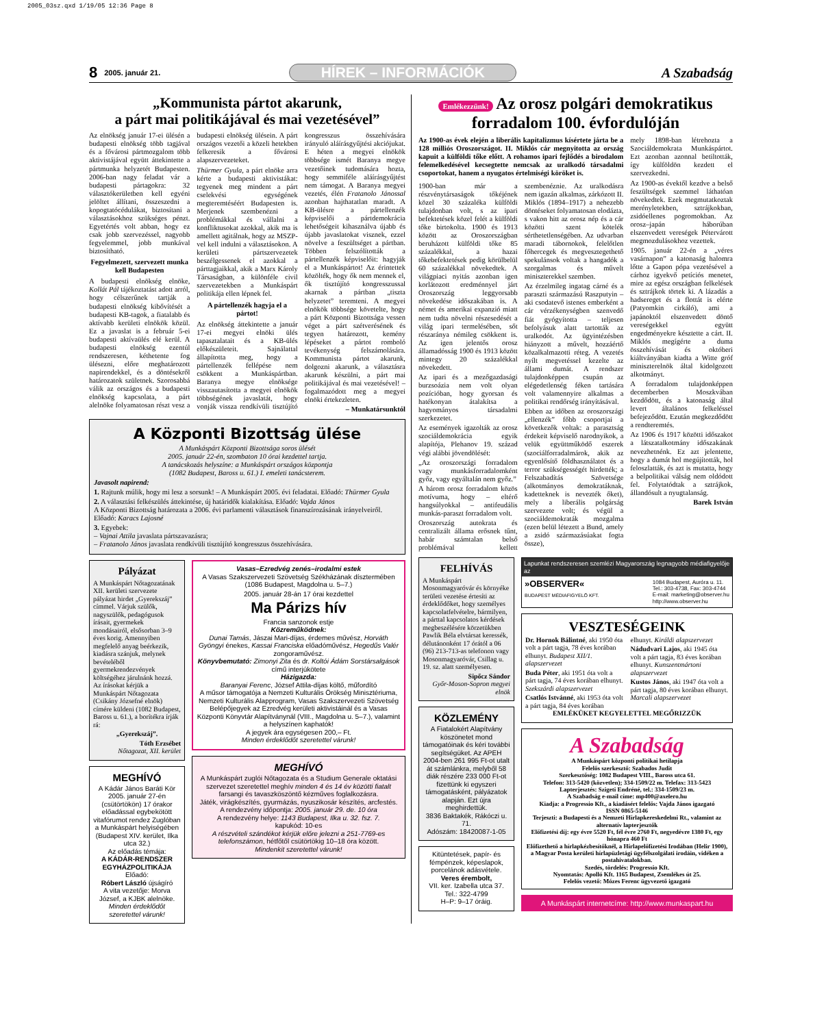2005_03sz.qxd 1/19/05 12:36 Page 8
8 2005. január 21. HÍREK – INFORMÁCIÓK A Szabadság
„Kommunista pártot akarunk,
a párt mai politikájával és mai vezetésével”
Az elnökség január 17-ei ülésén a budapesti elnökség több tagjával és a fővárosi pártmozgalom több aktivistájával együtt áttekintette a pártmunka helyzetét Budapesten. 2006-ban nagy feladat vár a budapesti pártagokra: 32 választókerületben kell egyéni jelöltet állítani, összeszedni a kopogtatócédulákat, biztosítani a választásokhoz szükséges pénzt. Egyetértés volt abban, hogy ez csak jobb szervezéssel, nagyobb fegyelemmel, jobb munkával biztosítható.
Fegyelmezett, szervezett munka kell Budapesten
A budapesti elnökség elnöke, Kollát Pál tájékoztatást adott arról, hogy célszerűnek tartják a budapesti elnökség kibővítését a budapesti KB-tagok, a fiatalabb és aktívabb kerületi elnökök közül. Ez a javaslat is a február 5-ei budapesti aktívaülés elé kerül. A budapesti elnökség ezentúl rendszeresen, kéthetente fog ülésezni, előre meghatározott napirendekkel, és a döntésekről határozatok születnek. Szorosabbá válik az országos és a budapesti elnökség kapcsolata, a párt alelnöke folyamatosan részt vesz a budapesti elnökség ülésein. A párt országos vezetői a közeli hetekben felkeresik a fővárosi alapszervezeteket.
Thürmer Gyula, a párt elnöke arra kérte a budapesti aktivistákat: tegyenek meg mindent a párt cselekvési egységének megteremtéséért Budapesten is. Merjenek szembenézni a problémákkal és vállalni a konfliktusokat azokkal, akik ma is amellett agitálnak, hogy az MSZP-vel kell indulni a választásokon. A kerületi pártszervezetek beszélgessenek el azokkal a párttagjaikkal, akik a Marx Károly Társaságban, a különféle civil szervezetekben a Munkáspárt politikája ellen lépnek fel.
A pártellenzék hagyja el a pártot!
Az elnökség áttekintette a január 17-ei megyei elnöki ülés tapasztalatait és a KB-ülés előkészületeit. Sajnálattal állapította meg, hogy a pártellenzék fellépése nem csökkent a Munkáspártban. Baranya megye elnöksége visszautasította a megyei elnökök többségének javaslatát, hogy vonják vissza rendkívüli tisztújító kongresszus összehívására irányuló aláírásgyűjtési akciójukat. E héten a megyei elnökök többsége ismét Baranya megye vezetőinek tudomására hozta, hogy semmiféle aláírásgyűjtést nem támogat. A Baranya megyei vezetés, élén Fratanolo Jánossal azonban hajthatatlan maradt. A KB-ülésre a pártellenzék képviselői a pártdemokrácia lehetőségeit kihasználva újabb és újabb javaslatokat visznek, ezzel növelve a feszültséget a pártban. Többen felszólították a pártellenzék képviselőit: hagyják el a Munkáspártot! Az érintettek közölték, hogy ők nem mennek el, ők tisztújító kongresszussal akarnak a pártban „tiszta helyzetet” teremteni. A megyei elnökök többsége követelte, hogy a párt Központi Bizottsága vessen véget a párt szétverésének és tegyen határozott, kemény lépéseket a pártot romboló tevékenység felszámolására. Kommunista pártot akarunk, dolgozni akarunk, a választásra akarunk készülni, a párt mai politikájával és mai vezetésével! – fogalmazódott meg a megyei elnöki értekezleten.
– Munkatársunktól
A Központi Bizottság ülése
A Munkáspárt Központi Bizottsága soros ülését
2005. január 22-én, szombaton 10 órai kezdettel tartja.
A tanácskozás helyszíne: a Munkáspárt országos központja
(1082 Budapest, Baross u. 61.) I. emeleti tanácsterem.
Javasolt napirend:
1. Rajtunk múlik, hogy mi lesz a sorsunk! – A Munkáspárt 2005. évi feladatai. Előadó: Thürmer Gyula
2. A választási felkészülés áttekintése, új határidők kialakítása. Előadó: Vajda János
A Központi Bizottság határozata a 2006. évi parlamenti választások finanszírozásának irányelveiről. Előadó: Karacs Lajosné
3. Egyebek:
– Vajnai Attila javaslata pártszavazásra;
– Fratanolo János javaslata rendkívüli tisztújító kongresszus összehívására.
Pályázat
A Munkáspárt Nőtagozatának XII. kerületi szervezete pályázat hirdet „Gyerekszáj” címmel. Várjuk szülők, nagyszülők, pedagógusok írásait, gyermekek mondásairól, elsősorban 3–9 éves korig. Amennyiben megfelelő anyag beérkezik, kiadásra szánjuk, melynek bevételéből gyermekrendezvények költségéhez járulnánk hozzá. Az írásokat kérjük a Munkáspárt Nőtagozata (Csikány Józsefné elnök) címére küldeni (1082 Budapest, Baross u. 61.), a borítékra írják rá:
„Gyerekszáj”.
Tóth Erzsébet
Nőtagozat, XII. kerület
MEGHÍVÓ
A Kádár János Baráti Kör 2005. január 27-én (csütörtökön) 17 órakor előadással egybekötött vitafórumot rendez Zuglóban a Munkáspárt helyiségében (Budapest XIV. kerület, Ilka utca 32.)
Az előadás témája:
A KÁDÁR-RENDSZER EGYHÁZPOLITIKÁJA
Előadó:
Róbert László újságíró
A vita vezetője: Morva József, a KJBK alelnöke.
Minden érdeklődőt szeretettel várunk!
Vasas–Ezredvég zenés–irodalmi estek
A Vasas Szakszervezeti Szövetség Székházának dísztermében (1086 Budapest, Magdolna u. 5–7.)
2005. január 28-án 17 órai kezdettel
Ma Párizs hív
Francia sanzonok estje
Közreműködnek:
Dunai Tamás, Jászai Mari-díjas, érdemes művész, Horváth Gyöngyi énekes, Kassai Franciska előadóművész, Hegedűs Valér zongoraművész.
Könyvbemutató: Zimonyi Zita és dr. Koltói Ádám Sorstársalgások című interjúkötete
Házigazda:
Baranyai Ferenc, József Attila-díjas költő, műfordító
A műsor támogatója a Nemzeti Kulturális Örökség Minisztériuma, Nemzeti Kulturális Alapprogram, Vasas Szakszervezeti Szövetség
Belépőjegyek az Ezredvég kerületi aktivistáinál és a Vasas Központi Könyvtár Alapítványnál (VIII., Magdolna u. 5–7.), valamint a helyszínen kaphatók!
A jegyek ára egységesen 200,– Ft.
Minden érdeklődőt szeretettel várunk!
MEGHÍVÓ
A Munkáspárt zuglói Nőtagozata és a Studium Generale oktatási szervezet szeretettel meghív minden 4 és 14 év közötti fiatalt farsangi és tavaszköszöntő kézműves foglalkozásra.
Játék, virágkészítés, gyurmázás, nyuszikosár készítés, arcfestés.
A rendezvény időpontja: 2005. január 29. de. 10 óra
A rendezvény helye: 1143 Budapest, Ilka u. 32. fsz. 7.
kapukód: 10-es
A részvételi szándékot kérjük előre jelezni a 251-7769-es telefonszámon, hétfőtől csütörtökig 10–18 óra között.
Mindenkit szeretettel várunk!
Emlékezzünk! Az orosz polgári demokratikus forradalom 100. évfordulóján
Az 1900-as évek elején a liberális kapitalizmus kísértete járta be a 128 milliós Oroszországot. II. Miklós cár megnyitotta az ország kapuit a külföldi tőke előtt. A rohamos ipari fejlődés a birodalom felemelkedésével kecsegtette nemcsak az uralkodó társadalmi csoportokat, hanem a nyugatos értelmiségi köröket is.
1900-ban már a részvénytársaságok tőkéjének közel 30 százaléka külföldi tulajdonban volt, s az ipari befektetések közel felét a külföldi tőke birtokolta. 1900 és 1913 között az Oroszországban beruházott külföldi tőke 85 százalékkal, a hazai tőkebefektetések pedig körülbelül 60 százalékkal növekedtek. A világpiaci nyitás azonban igen korlátozott eredménnyel járt Oroszország leggyorsabb növekedése időszakában is. A német és amerikai expanzió miatt nem tudta növelni részesedését a világ ipari termelésében, sőt részaránya némileg csökkent is. Az igen jelentős orosz államadósság 1900 és 1913 között mintegy 20 százalékkal növekedett.
Az ipari és a mezőgazdasági burzsoázia nem volt olyan pozícióban, hogy gyorsan és hatékonyan átalakítsa a hagyományos társadalmi szerkezetet.
Az események igazolták az orosz szociáldemokrácia egyik alapítója, Plehanov 19. század végi alábbi jövendölését:
„Az oroszországi forradalom vagy munkásforradalomként győz, vagy egyáltalán nem győz.”
A három orosz forradalom közös motívuma, hogy – eltérő hangsúlyokkal – antifeudális munkás-paraszt forradalom volt.
Oroszország autokrata és centralizált állama erősnek tűnt, habár számtalan belső problémával kellett szembenéznie. Az uralkodásra nem igazán alkalmas, zárkózott II. Miklós (1894–1917) a nehezebb döntéseket folyamatosan elodázta, s vakon hitt az orosz nép és a cár közötti szent kötelék sérthetetlenségében. Az udvarban maradi tábornokok, felelőtlen főhercegek és megvesztegethető spekulánsok voltak a hangadók a szorgalmas és művelt miniszterekkel szemben.
Az érzelmileg ingatag cárné és a paraszti származású Raszputyin – aki csodatevő istenes emberként a cár vérzékenységben szenvedő fiát gyógyította – teljesen befolyásuk alatt tartották az uralkodót. Az ügyintézésben hiányzott a művelt, hozzáértő közalkalmazotti réteg. A vezetés nyílt megvetéssel kezelte az állami dumát. A rendszer tulajdonképpen csupán az elégedetlenség féken tartására volt valamennyire alkalmas a politikai rendőrség irányításával.
Ebben az időben az oroszországi „ellenzék” főbb csoportjai a következők voltak: a parasztság érdekeit képviselő narodnyikok, a velük együttműködő eszerek (szociálforradalmárok, akik az egyenlősítő földhasználatot és a terror szükségességét hirdették; a Felszabadítás Szövetsége (alkotmányos demokratáknak, kadetteknek is nevezték őket), mely a liberális polgárság szervezete volt; és végül a szociáldemokraták mozgalma (ezen belül létezett a Bund, amely a zsidó származásúakat fogta össze),
mely 1898-ban létrehozta a Szociáldemokrata Munkáspártot. Ezt azonban azonnal betiltották, így külföldön kezdett el szervezkedni.
Az 1900-as évektől kezdve a belső feszültségek szemmel láthatóan növekedtek. Ezek megmutatkoztak merényletekben, sztrájkokban, zsidóellenes pogromokban. Az orosz–japán háborúban elszenvedett vereségek Pétervárott megmozdulásokhoz vezettek.
1905. január 22-én a „véres vasárnapon” a katonaság halomra lőtte a Gapon pópa vezetésével a cárhoz igyekvő petíciós menetet, mire az egész országban felkelések és sztrájkok törtek ki. A lázadás a hadsereget és a flottát is elérte (Patyomkin cirkáló), ami a japánoktól elszenvedett döntő vereségekkel együtt engedményekre késztette a cárt. II. Miklós megígérte a duma összehívását és októberi kiáltványában kiadta a Witte gróf miniszterelnök által kidolgozott alkotmányt.
A forradalom tulajdonképpen decemberben Moszkvában kezdődött, és a katonaság által levert általános felkeléssel befejeződött. Ezután megkezdődött a rendteremtés.
Az 1906 és 1917 közötti időszakot a látszatalkotmány időszakának nevezhetnénk. Ez azt jelentette, hogy a dumát hol megújították, hol feloszlatták, és azt is mutatta, hogy a belpolitikai válság nem oldódott fel. Folytatódtak a sztrájkok, állandósult a nyugtalanság.
Barek István
FELHÍVÁS
A Munkáspárt Mosonmagyaróvár és környéke területi vezetése értesíti az érdeklődőket, hogy személyes kapcsolatfelvételre, bármilyen, a párttal kapcsolatos kérdések megbeszélésére körzetükben Pawlik Béla elvtársat keressék, délutánonként 17 órától a 06 (96) 213-713-as telefonon vagy Mosonmagyaróvár, Csillag u. 19. sz. alatt személyesen.
Sipőcz Sándor
Győr-Moson-Sopron megyei elnök
KÖZLEMÉNY
A Fiatalokért Alapítvány köszönetet mond támogatóinak és kéri további segítségüket. Az APEH 2004-ben 261 995 Ft-ot utalt át számlánkra, melyből 58 diák részére 233 000 Ft-ot fizettünk ki egyszeri támogatásként, pályázatok alapján. Ezt újra meghirdettük.
3836 Baktakék, Rákóczi u. 71.
Adószám: 18420087-1-05
Kitüntetések, papír- és fémpénzek, képeslapok, porcelánok adásvétele.
Veres érembolt,
VII. ker. Izabella utca 37.
Tel.: 322-4799
H–P: 9–17 óráig.
Lapunkat rendszeresen szemlézi Magyarország legnagyobb médiafigyelője az
»OBSERVER«
BUDAPEST MÉDIAFIGYELŐ KFT. 1084 Budapest, Auróra u. 11.
Tel.: 303-4738, Fax: 303-4744
E-mail: marketing@observer.hu
http://www.observer.hu
VESZTESÉGEINK
Dr. Hornok Bálintné, aki 1950 óta volt a párt tagja, 78 éves korában elhunyt. Budapest XII/1. alapszervezet
Buda Péter, aki 1951 óta volt a párt tagja, 74 éves korában elhunyt. Szekszárdi alapszervezet
Csatlós Istvánné, aki 1953 óta volt a párt tagja, 84 éves korában elhunyt. Királdi alapszervezet
Nádudvari Lajos, aki 1945 óta volt a párt tagja, 83 éves korában elhunyt. Kunszentmártoni alapszervezet
Kustos János, aki 1947 óta volt a párt tagja, 80 éves korában elhunyt. Marcali alapszervezet
EMLÉKÜKET KEGYELETTEL MEGŐRIZZÜK
A Szabadság
A Munkáspárt központi politikai hetilapja
Felelős szerkesztő: Szabados Judit
Szerkesztőség: 1082 Budapest VIII., Baross utca 61.
Telefon: 313-5420 (közvetlen); 334-1509/22 m. Telefax: 313-5423
Lapterjesztés: Szigeti Endréné, tel.: 334-1509/23 m.
A Szabadság e-mail címe: mp400@axelero.hu
Kiadja: a Progressio Kft., a kiadásért felelős: Vajda János igazgató
ISSN 0865-5146
Terjeszti: a Budapesti és a Nemzeti Hírlapkereskedelmi Rt., valamint az alternatív lapterjesztők
Előfizetési díj: egy évre 5520 Ft, fél évre 2760 Ft, negyedévre 1380 Ft, egy hónapra 460 Ft
Előfizethető a hírlapkézbesítőknél, a Hírlapelőfizetési Irodában (Helir 1900), a Magyar Posta kerületi hírlapüzletági ügyfélszolgálati irodáin, vidéken a postahivatalokban.
Szedés, tördelés: Progressio Kft.
Nyomtatás: Apolló Kft. 1165 Budapest, Zsemlékes út 25.
Felelős vezető: Mózes Ferenc ügyvezető igazgató
A Munkáspárt internetcíme: http://www.munkaspart.hu